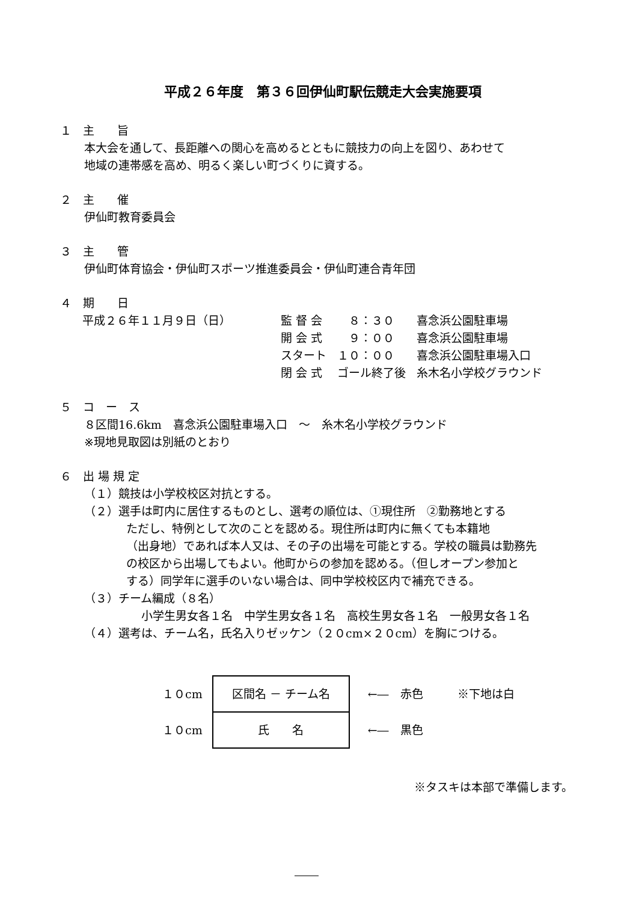平成２６年度　第３６回伊仙町駅伝競走大会実施要項
１　主　　旨
本大会を通して、長距離への関心を高めるとともに競技力の向上を図り、あわせて
地域の連帯感を高め、明るく楽しい町づくりに資する。
２　主　　催
伊仙町教育委員会
３　主　　管
伊仙町体育協会・伊仙町スポーツ推進委員会・伊仙町連合青年団
４　期　　日
平成２６年１１月９日（日）
| 監 督 会 | ８：３０ | 喜念浜公園駐車場 |
| 開 会 式 | ９：００ | 喜念浜公園駐車場 |
| スタート | １０：００ | 喜念浜公園駐車場入口 |
| 閉 会 式 | ゴール終了後 | 糸木名小学校グラウンド |
５　コ　ー　ス
８区間16.6km　喜念浜公園駐車場入口　～　糸木名小学校グラウンド
※現地見取図は別紙のとおり
６　出 場 規 定
（１）競技は小学校校区対抗とする。
（２）選手は町内に居住するものとし、選考の順位は、①現住所　②勤務地とする
ただし、特例として次のことを認める。現住所は町内に無くても本籍地
（出身地）であれば本人又は、その子の出場を可能とする。学校の職員は勤務先
の校区から出場してもよい。他町からの参加を認める。（但しオープン参加と
する）同学年に選手のいない場合は、同中学校校区内で補充できる。
（３）チーム編成（８名）
小学生男女各１名　中学生男女各１名　高校生男女各１名　一般男女各１名
（４）選考は、チーム名，氏名入りゼッケン（２０cm×２０cm）を胸につける。
１０cm
１０cm
区間名 － チーム名
氏　　名
←―　赤色　　　※下地は白
←―　黒色
※タスキは本部で準備します。